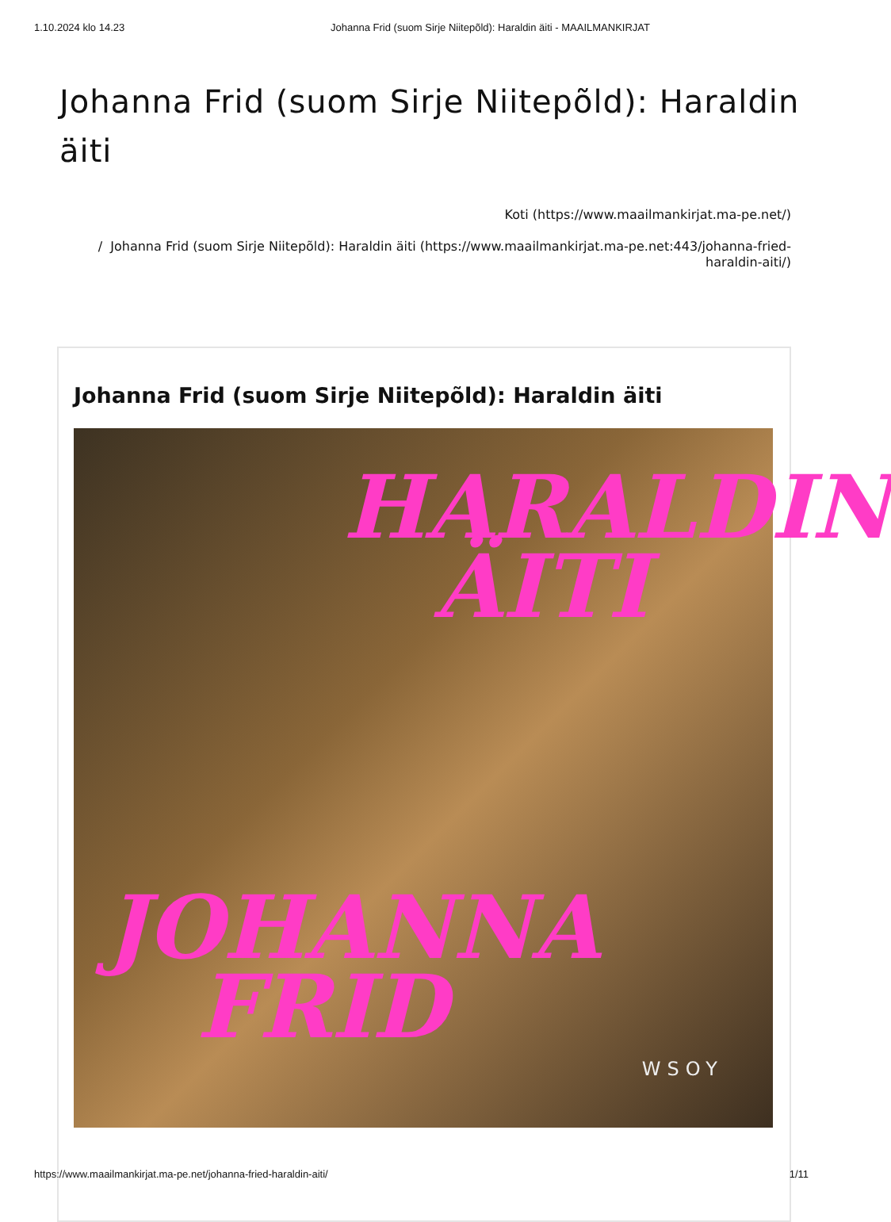1.10.2024 klo 14.23 Johanna Frid (suom Sirje Niitepõld): Haraldin äiti - MAAILMANKIRJAT
Johanna Frid (suom Sirje Niitepõld): Haraldin äiti
Koti (https://www.maailmankirjat.ma-pe.net/)
/ Johanna Frid (suom Sirje Niitepõld): Haraldin äiti (https://www.maailmankirjat.ma-pe.net:443/johanna-fried-haraldin-aiti/)
Johanna Frid (suom Sirje Niitepõld): Haraldin äiti
HARALDIN
ÄITI
JOHANNA
FRID
WSOY
https://www.maailmankirjat.ma-pe.net/johanna-fried-haraldin-aiti/ 1/11